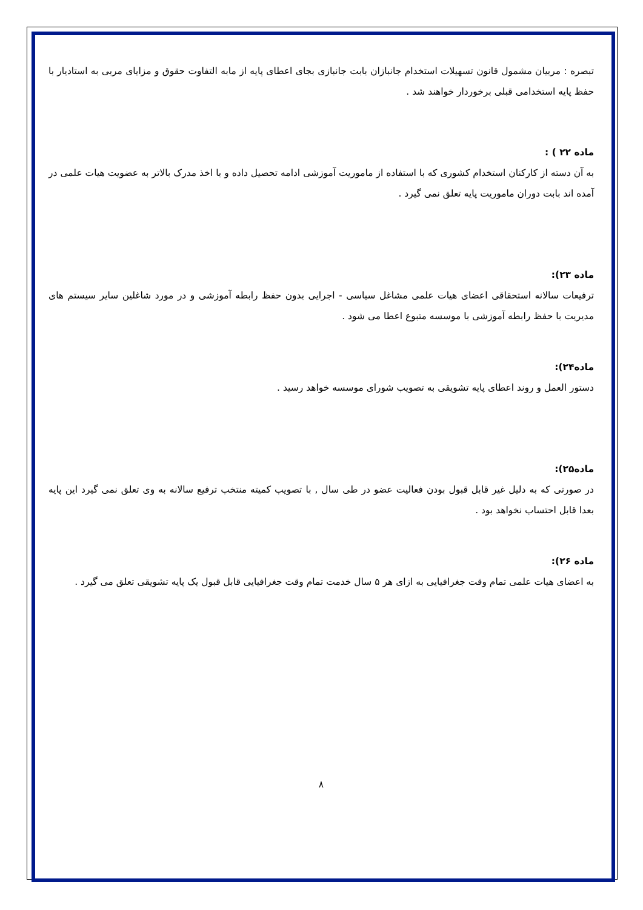تبصره : مربیان مشمول قانون تسهیلات استخدام جانبازان بابت جانبازی بجای اعطای پایه از مابه التفاوت حقوق و مزایای مربی به استادیار با حفظ پایه استخدامی قبلی برخوردار خواهند شد .
ماده ۲۲ ) :
به آن دسته از کارکنان استخدام کشوری که با استفاده از ماموریت آموزشی ادامه تحصیل داده و با اخذ مدرک بالاتر به عضویت هیات علمی در آمده اند بابت دوران ماموریت پایه تعلق نمی گیرد .
ماده ۲۳):
ترفیعات سالانه استحقاقی اعضای هیات علمی مشاغل سیاسی - اجرایی بدون حفظ رابطه آموزشی و در مورد شاغلین سایر سیستم های مدیریت با حفظ رابطه آموزشی با موسسه متبوع اعطا می شود .
ماده۲۴):
دستور العمل و روند اعطای پایه تشویقی به تصویب شورای موسسه خواهد رسید .
ماده۲۵):
در صورتی که به دلیل غیر قابل قبول بودن فعالیت عضو در طی سال , با تصویب کمیته منتخب ترفیع سالانه به وی تعلق نمی گیرد این پایه بعدا قابل احتساب نخواهد بود .
ماده ۲۶):
به اعضای هیات علمی تمام وقت جغرافیایی به ازای هر ۵ سال خدمت تمام وقت جغرافیایی قابل قبول یک پایه تشویقی تعلق می گیرد .
۸